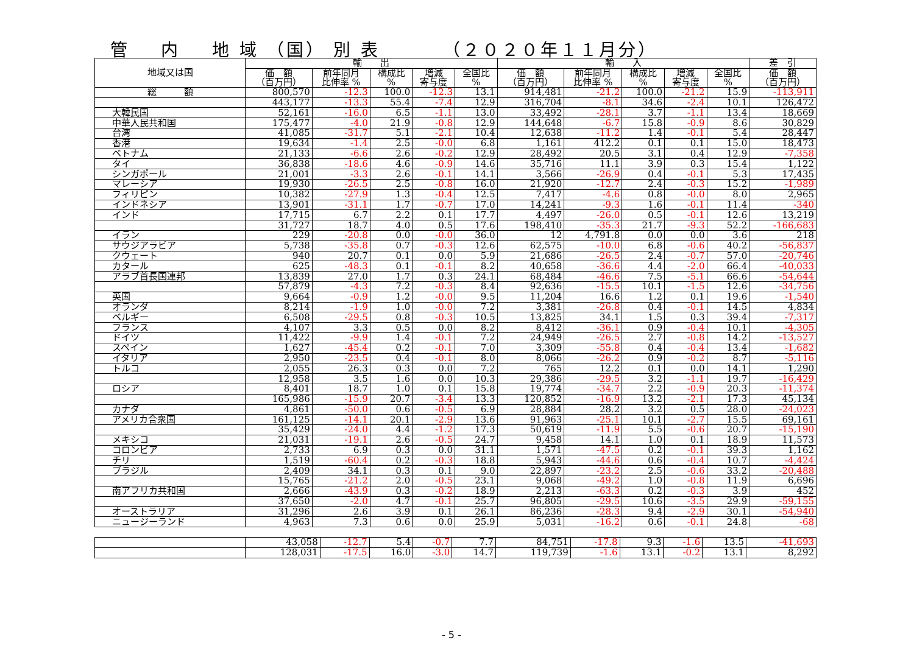管 内 地 域 （国） 別 表 （２０２０年１１月分）
| 地域又は国 | 輸 出 | | | | | 輸 入 | | | | | 差 引 |
| --- | --- | --- | --- | --- | --- | --- | --- | --- | --- | --- | --- |
| | 価 額 （百万円） | 前年同月 比伸率 % | 構成比 % | 増減 寄与度 | 全国比 % | 価 額 （百万円） | 前年同月 比伸率 % | 構成比 % | 増減 寄与度 | 全国比 % | 価 額 （百万円） |
| 総 額 | 800,570 | -12.3 | 100.0 | -12.3 | 13.1 | 914,481 | -21.2 | 100.0 | -21.2 | 15.9 | -113,911 |
| | 443,177 | -13.3 | 55.4 | -7.4 | 12.9 | 316,704 | -8.1 | 34.6 | -2.4 | 10.1 | 126,472 |
| 大韓民国 | 52,161 | -16.0 | 6.5 | -1.1 | 13.0 | 33,492 | -28.1 | 3.7 | -1.1 | 13.4 | 18,669 |
| 中華人民共和国 | 175,477 | -4.0 | 21.9 | -0.8 | 12.9 | 144,648 | -6.7 | 15.8 | -0.9 | 8.6 | 30,829 |
| 台湾 | 41,085 | -31.7 | 5.1 | -2.1 | 10.4 | 12,638 | -11.2 | 1.4 | -0.1 | 5.4 | 28,447 |
| 香港 | 19,634 | -1.4 | 2.5 | -0.0 | 6.8 | 1,161 | 412.2 | 0.1 | 0.1 | 15.0 | 18,473 |
| ベトナム | 21,133 | -6.6 | 2.6 | -0.2 | 12.9 | 28,492 | 20.5 | 3.1 | 0.4 | 12.9 | -7,358 |
| タイ | 36,838 | -18.6 | 4.6 | -0.9 | 14.6 | 35,716 | 11.1 | 3.9 | 0.3 | 15.4 | 1,122 |
| シンガポール | 21,001 | -3.3 | 2.6 | -0.1 | 14.1 | 3,566 | -26.9 | 0.4 | -0.1 | 5.3 | 17,435 |
| マレーシア | 19,930 | -26.5 | 2.5 | -0.8 | 16.0 | 21,920 | -12.7 | 2.4 | -0.3 | 15.2 | -1,989 |
| フィリピン | 10,382 | -27.9 | 1.3 | -0.4 | 12.5 | 7,417 | -4.6 | 0.8 | -0.0 | 8.0 | 2,965 |
| インドネシア | 13,901 | -31.1 | 1.7 | -0.7 | 17.0 | 14,241 | -9.3 | 1.6 | -0.1 | 11.4 | -340 |
| インド | 17,715 | 6.7 | 2.2 | 0.1 | 17.7 | 4,497 | -26.0 | 0.5 | -0.1 | 12.6 | 13,219 |
| | 31,727 | 18.7 | 4.0 | 0.5 | 17.6 | 198,410 | -35.3 | 21.7 | -9.3 | 52.2 | -166,683 |
| イラン | 229 | -20.8 | 0.0 | -0.0 | 36.0 | 12 | 4,791.8 | 0.0 | 0.0 | 3.6 | 218 |
| サウジアラビア | 5,738 | -35.8 | 0.7 | -0.3 | 12.6 | 62,575 | -10.0 | 6.8 | -0.6 | 40.2 | -56,837 |
| クウェート | 940 | 20.7 | 0.1 | 0.0 | 5.9 | 21,686 | -26.5 | 2.4 | -0.7 | 57.0 | -20,746 |
| カタール | 625 | -48.3 | 0.1 | -0.1 | 8.2 | 40,658 | -36.6 | 4.4 | -2.0 | 66.4 | -40,033 |
| アラブ首長国連邦 | 13,839 | 27.0 | 1.7 | 0.3 | 24.1 | 68,484 | -46.6 | 7.5 | -5.1 | 66.6 | -54,644 |
| | 57,879 | -4.3 | 7.2 | -0.3 | 8.4 | 92,636 | -15.5 | 10.1 | -1.5 | 12.6 | -34,756 |
| 英国 | 9,664 | -0.9 | 1.2 | -0.0 | 9.5 | 11,204 | 16.6 | 1.2 | 0.1 | 19.6 | -1,540 |
| オランダ | 8,214 | -1.9 | 1.0 | -0.0 | 7.2 | 3,381 | -26.8 | 0.4 | -0.1 | 14.5 | 4,834 |
| ベルギー | 6,508 | -29.5 | 0.8 | -0.3 | 10.5 | 13,825 | 34.1 | 1.5 | 0.3 | 39.4 | -7,317 |
| フランス | 4,107 | 3.3 | 0.5 | 0.0 | 8.2 | 8,412 | -36.1 | 0.9 | -0.4 | 10.1 | -4,305 |
| ドイツ | 11,422 | -9.9 | 1.4 | -0.1 | 7.2 | 24,949 | -26.5 | 2.7 | -0.8 | 14.2 | -13,527 |
| スペイン | 1,627 | -45.4 | 0.2 | -0.1 | 7.0 | 3,309 | -55.8 | 0.4 | -0.4 | 13.4 | -1,682 |
| イタリア | 2,950 | -23.5 | 0.4 | -0.1 | 8.0 | 8,066 | -26.2 | 0.9 | -0.2 | 8.7 | -5,116 |
| トルコ | 2,055 | 26.3 | 0.3 | 0.0 | 7.2 | 765 | 12.2 | 0.1 | 0.0 | 14.1 | 1,290 |
| | 12,958 | 3.5 | 1.6 | 0.0 | 10.3 | 29,386 | -29.5 | 3.2 | -1.1 | 19.7 | -16,429 |
| ロシア | 8,401 | 18.7 | 1.0 | 0.1 | 15.8 | 19,774 | -34.7 | 2.2 | -0.9 | 20.3 | -11,374 |
| | 165,986 | -15.9 | 20.7 | -3.4 | 13.3 | 120,852 | -16.9 | 13.2 | -2.1 | 17.3 | 45,134 |
| カナダ | 4,861 | -50.0 | 0.6 | -0.5 | 6.9 | 28,884 | 28.2 | 3.2 | 0.5 | 28.0 | -24,023 |
| アメリカ合衆国 | 161,125 | -14.1 | 20.1 | -2.9 | 13.6 | 91,963 | -25.1 | 10.1 | -2.7 | 15.5 | 69,161 |
| | 35,429 | -24.0 | 4.4 | -1.2 | 17.3 | 50,619 | -11.9 | 5.5 | -0.6 | 20.7 | -15,190 |
| メキシコ | 21,031 | -19.1 | 2.6 | -0.5 | 24.7 | 9,458 | 14.1 | 1.0 | 0.1 | 18.9 | 11,573 |
| コロンビア | 2,733 | 6.9 | 0.3 | 0.0 | 31.1 | 1,571 | -47.5 | 0.2 | -0.1 | 39.3 | 1,162 |
| チリ | 1,519 | -60.4 | 0.2 | -0.3 | 18.8 | 5,943 | -44.6 | 0.6 | -0.4 | 10.7 | -4,424 |
| ブラジル | 2,409 | 34.1 | 0.3 | 0.1 | 9.0 | 22,897 | -23.2 | 2.5 | -0.6 | 33.2 | -20,488 |
| | 15,765 | -21.2 | 2.0 | -0.5 | 23.1 | 9,068 | -49.2 | 1.0 | -0.8 | 11.9 | 6,696 |
| 南アフリカ共和国 | 2,666 | -43.9 | 0.3 | -0.2 | 18.9 | 2,213 | -63.3 | 0.2 | -0.3 | 3.9 | 452 |
| | 37,650 | -2.0 | 4.7 | -0.1 | 25.7 | 96,805 | -29.5 | 10.6 | -3.5 | 29.9 | -59,155 |
| オーストラリア | 31,296 | 2.6 | 3.9 | 0.1 | 26.1 | 86,236 | -28.3 | 9.4 | -2.9 | 30.1 | -54,940 |
| ニュージーランド | 4,963 | 7.3 | 0.6 | 0.0 | 25.9 | 5,031 | -16.2 | 0.6 | -0.1 | 24.8 | -68 |
| | 43,058 | -12.7 | 5.4 | -0.7 | 7.7 | 84,751 | -17.8 | 9.3 | -1.6 | 13.5 | -41,693 |
| | 128,031 | -17.5 | 16.0 | -3.0 | 14.7 | 119,739 | -1.6 | 13.1 | -0.2 | 13.1 | 8,292 |
- 5 -